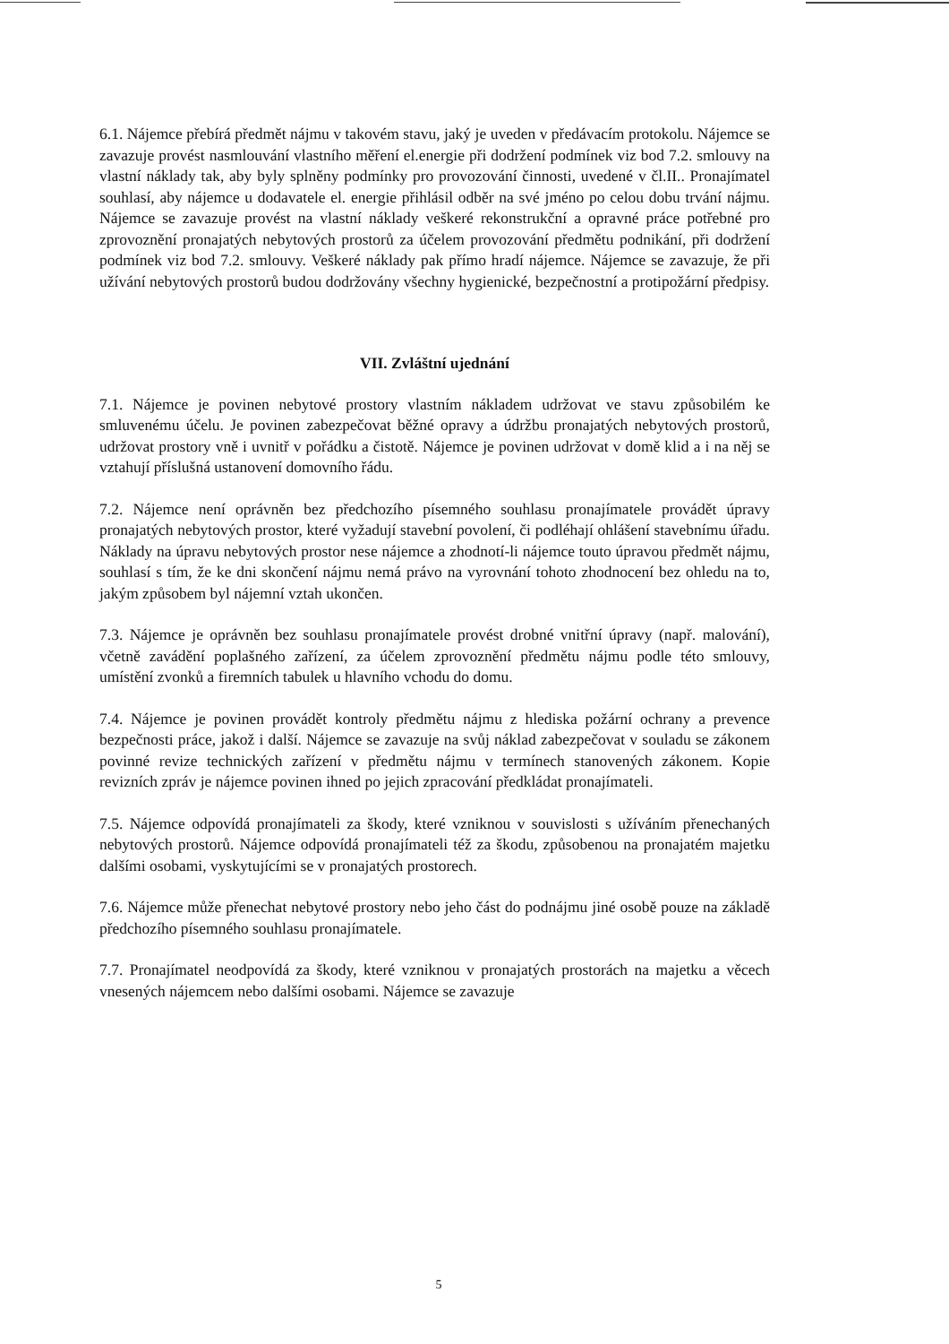6.1. Nájemce přebírá předmět nájmu v takovém stavu, jaký je uveden v předávacím protokolu. Nájemce se zavazuje provést nasmlouvání vlastního měření el.energie při dodržení podmínek viz bod 7.2. smlouvy na vlastní náklady tak, aby byly splněny podmínky pro provozování činnosti, uvedené v čl.II.. Pronajímatel souhlasí, aby nájemce u dodavatele el. energie přihlásil odběr na své jméno po celou dobu trvání nájmu. Nájemce se zavazuje provést na vlastní náklady veškeré rekonstrukční a opravné práce potřebné pro zprovoznění pronajatých nebytových prostorů za účelem provozování předmětu podnikání, při dodržení podmínek viz bod 7.2. smlouvy. Veškeré náklady pak přímo hradí nájemce. Nájemce se zavazuje, že při užívání nebytových prostorů budou dodržovány všechny hygienické, bezpečnostní a protipožární předpisy.
VII. Zvláštní ujednání
7.1. Nájemce je povinen nebytové prostory vlastním nákladem udržovat ve stavu způsobilém ke smluvenému účelu. Je povinen zabezpečovat běžné opravy a údržbu pronajatých nebytových prostorů, udržovat prostory vně i uvnitř v pořádku a čistotě. Nájemce je povinen udržovat v domě klid a i na něj se vztahují příslušná ustanovení domovního řádu.
7.2. Nájemce není oprávněn bez předchozího písemného souhlasu pronajímatele provádět úpravy pronajatých nebytových prostor, které vyžadují stavební povolení, či podléhají ohlášení stavebnímu úřadu. Náklady na úpravu nebytových prostor nese nájemce a zhodnotí-li nájemce touto úpravou předmět nájmu, souhlasí s tím, že ke dni skončení nájmu nemá právo na vyrovnání tohoto zhodnocení bez ohledu na to, jakým způsobem byl nájemní vztah ukončen.
7.3. Nájemce je oprávněn bez souhlasu pronajímatele provést drobné vnitřní úpravy (např. malování), včetně zavádění poplašného zařízení, za účelem zprovoznění předmětu nájmu podle této smlouvy, umístění zvonků a firemních tabulek u hlavního vchodu do domu.
7.4. Nájemce je povinen provádět kontroly předmětu nájmu z hlediska požární ochrany a prevence bezpečnosti práce, jakož i další. Nájemce se zavazuje na svůj náklad zabezpečovat v souladu se zákonem povinné revize technických zařízení v předmětu nájmu v termínech stanovených zákonem. Kopie revizních zpráv je nájemce povinen ihned po jejich zpracování předkládat pronajímateli.
7.5. Nájemce odpovídá pronajímateli za škody, které vzniknou v souvislosti s užíváním přenechaných nebytových prostorů. Nájemce odpovídá pronajímateli též za škodu, způsobenou na pronajatém majetku dalšími osobami, vyskytujícími se v pronajatých prostorech.
7.6. Nájemce může přenechat nebytové prostory nebo jeho část do podnájmu jiné osobě pouze na základě předchozího písemného souhlasu pronajímatele.
7.7. Pronajímatel neodpovídá za škody, které vzniknou v pronajatých prostorách na majetku a věcech vnesených nájemcem nebo dalšími osobami. Nájemce se zavazuje
5